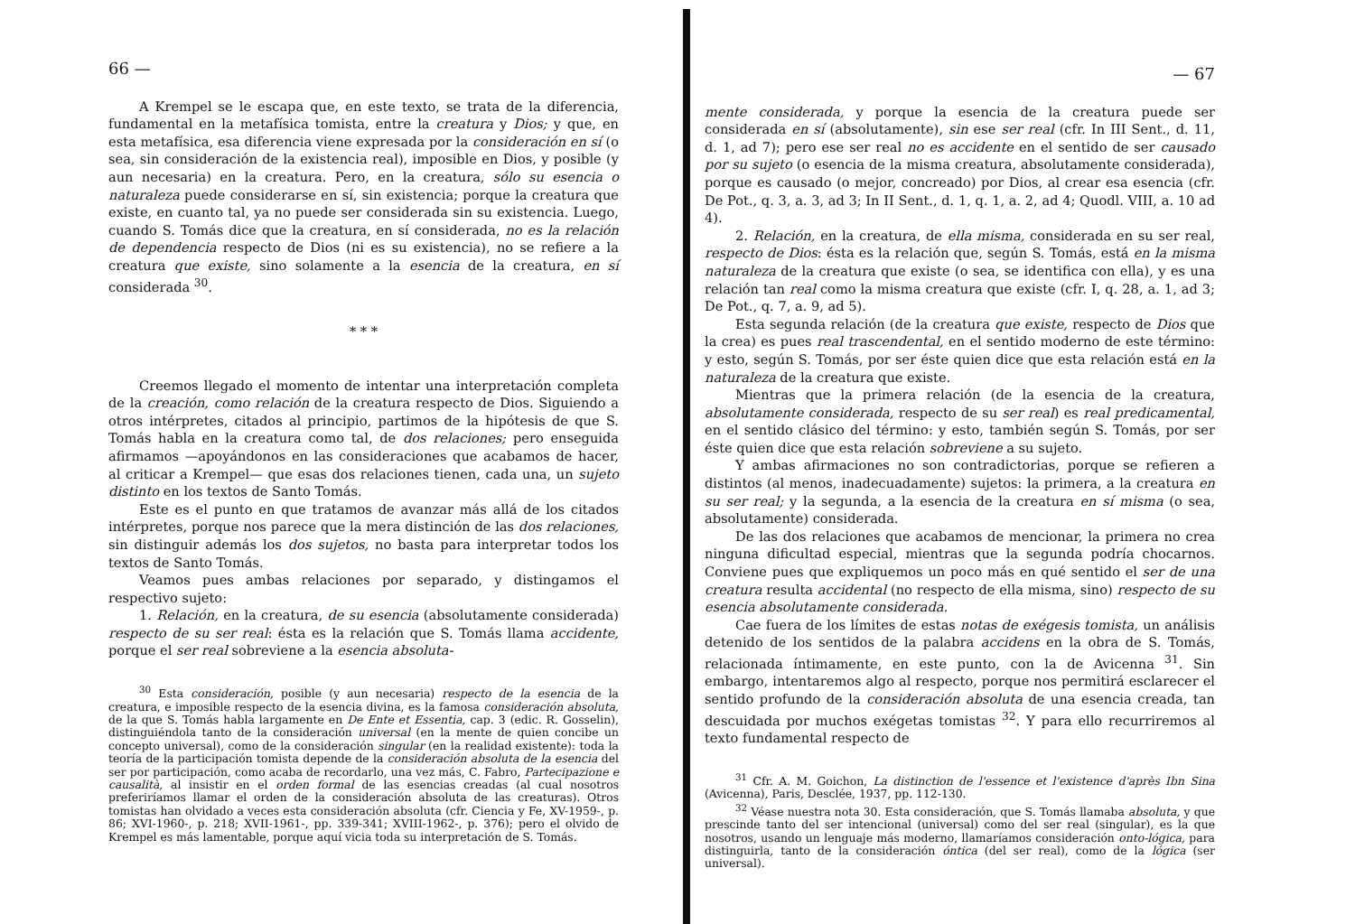66 —
A Krempel se le escapa que, en este texto, se trata de la diferencia, fundamental en la metafísica tomista, entre la creatura y Dios; y que, en esta metafísica, esa diferencia viene expresada por la consideración en sí (o sea, sin consideración de la existencia real), imposible en Dios, y posible (y aun necesaria) en la creatura. Pero, en la creatura, sólo su esencia o naturaleza puede considerarse en sí, sin existencia; porque la creatura que existe, en cuanto tal, ya no puede ser considerada sin su existencia. Luego, cuando S. Tomás dice que la creatura, en sí considerada, no es la relación de dependencia respecto de Dios (ni es su existencia), no se refiere a la creatura que existe, sino solamente a la esencia de la creatura, en sí considerada <sup>30</sup>.
* * *
Creemos llegado el momento de intentar una interpretación completa de la creación, como relación de la creatura respecto de Dios. Siguiendo a otros intérpretes, citados al principio, partimos de la hipótesis de que S. Tomás habla en la creatura como tal, de dos relaciones; pero enseguida afirmamos —apoyándonos en las consideraciones que acabamos de hacer, al criticar a Krempel— que esas dos relaciones tienen, cada una, un sujeto distinto en los textos de Santo Tomás.
Este es el punto en que tratamos de avanzar más allá de los citados intérpretes, porque nos parece que la mera distinción de las dos relaciones, sin distinguir además los dos sujetos, no basta para interpretar todos los textos de Santo Tomás.
Veamos pues ambas relaciones por separado, y distingamos el respectivo sujeto:
1. Relación, en la creatura, de su esencia (absolutamente considerada) respecto de su ser real: ésta es la relación que S. Tomás llama accidente, porque el ser real sobreviene a la esencia absoluta-
<sup>30</sup> Esta consideración, posible (y aun necesaria) respecto de la esencia de la creatura, e imposible respecto de la esencia divina, es la famosa consideración absoluta, de la que S. Tomás habla largamente en De Ente et Essentia, cap. 3 (edic. R. Gosselin), distinguiéndola tanto de la consideración universal (en la mente de quien concibe un concepto universal), como de la consideración singular (en la realidad existente): toda la teoría de la participación tomista depende de la consideración absoluta de la esencia del ser por participación, como acaba de recordarlo, una vez más, C. Fabro, Partecipazione e causalità, al insistir en el orden formal de las esencias creadas (al cual nosotros preferiríamos llamar el orden de la consideración absoluta de las creaturas). Otros tomistas han olvidado a veces esta consideración absoluta (cfr. Ciencia y Fe, XV-1959-, p. 86; XVI-1960-, p. 218; XVII-1961-, pp. 339-341; XVIII-1962-, p. 376); pero el olvido de Krempel es más lamentable, porque aquí vicia toda su interpretación de S. Tomás.
— 67
mente considerada, y porque la esencia de la creatura puede ser considerada en sí (absolutamente), sin ese ser real (cfr. In III Sent., d. 11, d. 1, ad 7); pero ese ser real no es accidente en el sentido de ser causado por su sujeto (o esencia de la misma creatura, absolutamente considerada), porque es causado (o mejor, concreado) por Dios, al crear esa esencia (cfr. De Pot., q. 3, a. 3, ad 3; In II Sent., d. 1, q. 1, a. 2, ad 4; Quodl. VIII, a. 10 ad 4).
2. Relación, en la creatura, de ella misma, considerada en su ser real, respecto de Dios: ésta es la relación que, según S. Tomás, está en la misma naturaleza de la creatura que existe (o sea, se identifica con ella), y es una relación tan real como la misma creatura que existe (cfr. I, q. 28, a. 1, ad 3; De Pot., q. 7, a. 9, ad 5).
Esta segunda relación (de la creatura que existe, respecto de Dios que la crea) es pues real trascendental, en el sentido moderno de este término: y esto, según S. Tomás, por ser éste quien dice que esta relación está en la naturaleza de la creatura que existe.
Mientras que la primera relación (de la esencia de la creatura, absolutamente considerada, respecto de su ser real) es real predicamental, en el sentido clásico del término: y esto, también según S. Tomás, por ser éste quien dice que esta relación sobreviene a su sujeto.
Y ambas afirmaciones no son contradictorias, porque se refieren a distintos (al menos, inadecuadamente) sujetos: la primera, a la creatura en su ser real; y la segunda, a la esencia de la creatura en sí misma (o sea, absolutamente) considerada.
De las dos relaciones que acabamos de mencionar, la primera no crea ninguna dificultad especial, mientras que la segunda podría chocarnos. Conviene pues que expliquemos un poco más en qué sentido el ser de una creatura resulta accidental (no respecto de ella misma, sino) respecto de su esencia absolutamente considerada.
Cae fuera de los límites de estas notas de exégesis tomista, un análisis detenido de los sentidos de la palabra accidens en la obra de S. Tomás, relacionada íntimamente, en este punto, con la de Avicenna <sup>31</sup>. Sin embargo, intentaremos algo al respecto, porque nos permitirá esclarecer el sentido profundo de la consideración absoluta de una esencia creada, tan descuidada por muchos exégetas tomistas <sup>32</sup>. Y para ello recurriremos al texto fundamental respecto de
<sup>31</sup> Cfr. A. M. Goichon, La distinction de l'essence et l'existence d'après Ibn Sina (Avicenna), Paris, Desclée, 1937, pp. 112-130.
<sup>32</sup> Véase nuestra nota 30. Esta consideración, que S. Tomás llamaba absoluta, y que prescinde tanto del ser intencional (universal) como del ser real (singular), es la que nosotros, usando un lenguaje más moderno, llamaríamos consideración onto-lógica, para distinguirla, tanto de la consideración óntica (del ser real), como de la lógica (ser universal).